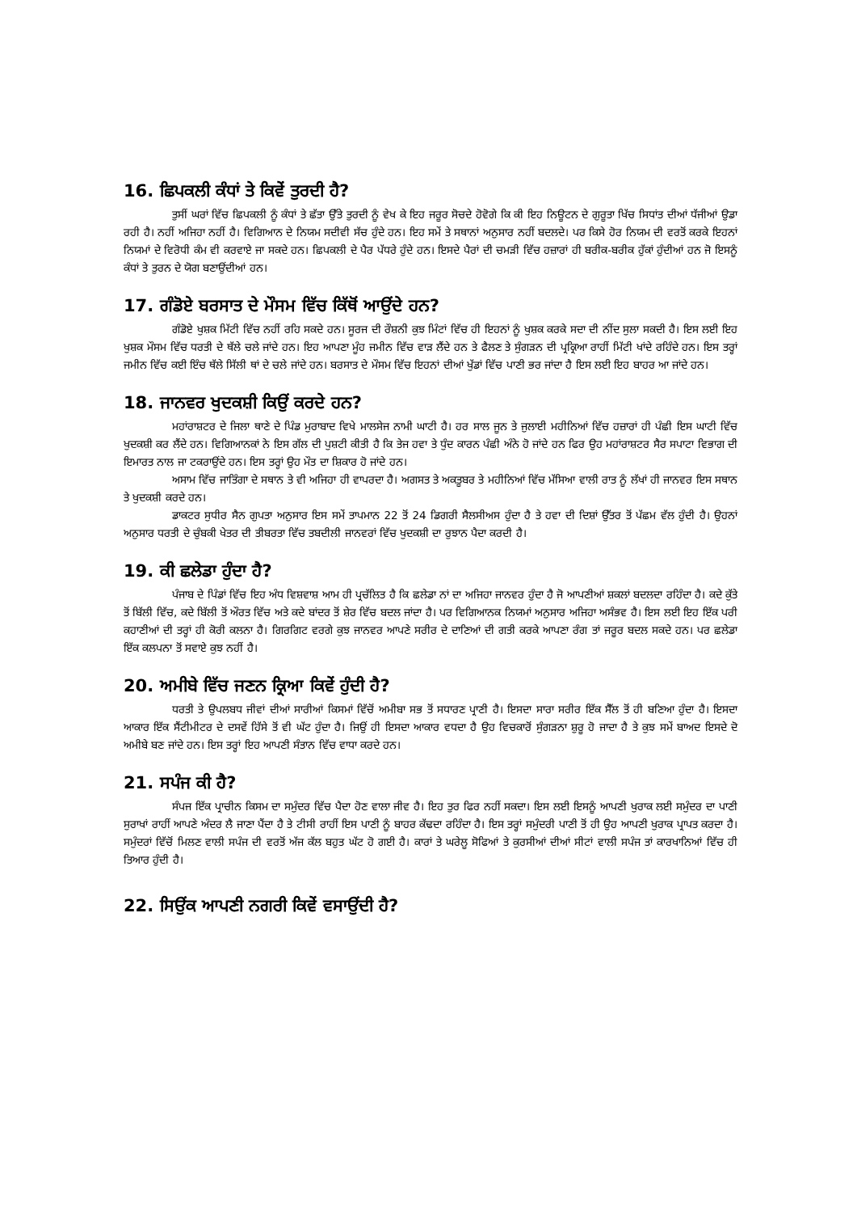16. ਛਿਪਕਲੀ ਕੰਧਾਂ ਤੇ ਕਿਵੇਂ ਤੁਰਦੀ ਹੈ?
ਤੁਸੀਂ ਘਰਾਂ ਵਿੱਚ ਛਿਪਕਲੀ ਨੂੰ ਕੰਧਾਂ ਤੇ ਛੱਤਾ ਉੱਤੇ ਤੁਰਦੀ ਨੂੰ ਵੇਖ ਕੇ ਇਹ ਜਰੂਰ ਸੋਚਦੇ ਹੋਵੋਗੇ ਕਿ ਕੀ ਇਹ ਨਿਊਟਨ ਦੇ ਗੁਰੂਤਾ ਖਿੱਚ ਸਿਧਾਂਤ ਦੀਆਂ ਧੱਜੀਆਂ ਉਡਾ ਰਹੀ ਹੈ। ਨਹੀਂ ਅਜਿਹਾ ਨਹੀਂ ਹੈ। ਵਿਗਿਆਨ ਦੇ ਨਿਯਮ ਸਦੀਵੀ ਸੱਚ ਹੁੰਦੇ ਹਨ। ਇਹ ਸਮੇਂ ਤੇ ਸਥਾਨਾਂ ਅਨੁਸਾਰ ਨਹੀਂ ਬਦਲਦੇ। ਪਰ ਕਿਸੇ ਹੋਰ ਨਿਯਮ ਦੀ ਵਰਤੋਂ ਕਰਕੇ ਇਹਨਾਂ ਨਿਯਮਾਂ ਦੇ ਵਿਰੋਧੀ ਕੰਮ ਵੀ ਕਰਵਾਏ ਜਾ ਸਕਦੇ ਹਨ। ਛਿਪਕਲੀ ਦੇ ਪੈਰ ਪੱਧਰੇ ਹੁੰਦੇ ਹਨ। ਇਸਦੇ ਪੈਰਾਂ ਦੀ ਚਮੜੀ ਵਿੱਚ ਹਜ਼ਾਰਾਂ ਹੀ ਬਰੀਕ-ਬਰੀਕ ਹੁੱਕਾਂ ਹੁੰਦੀਆਂ ਹਨ ਜੋ ਇਸਨੂੰ ਕੰਧਾਂ ਤੇ ਤੁਰਨ ਦੇ ਯੋਗ ਬਣਾਉਂਦੀਆਂ ਹਨ।
17. ਗੰਡੋਏ ਬਰਸਾਤ ਦੇ ਮੌਸਮ ਵਿੱਚ ਕਿੱਥੋਂ ਆਉਂਦੇ ਹਨ?
ਗੰਡੋਏ ਖੁਸ਼ਕ ਮਿੱਟੀ ਵਿੱਚ ਨਹੀਂ ਰਹਿ ਸਕਦੇ ਹਨ। ਸੂਰਜ ਦੀ ਰੌਸ਼ਨੀ ਕੁਝ ਮਿੰਟਾਂ ਵਿੱਚ ਹੀ ਇਹਨਾਂ ਨੂੰ ਖੁਸ਼ਕ ਕਰਕੇ ਸਦਾ ਦੀ ਨੀਂਦ ਸੁਲਾ ਸਕਦੀ ਹੈ। ਇਸ ਲਈ ਇਹ ਖੁਸ਼ਕ ਮੌਸਮ ਵਿੱਚ ਧਰਤੀ ਦੇ ਥੱਲੇ ਚਲੇ ਜਾਂਦੇ ਹਨ। ਇਹ ਆਪਣਾ ਮੂੰਹ ਜਮੀਨ ਵਿੱਚ ਵਾੜ ਲੈਂਦੇ ਹਨ ਤੇ ਫੈਲਣ ਤੇ ਸੁੰਗੜਨ ਦੀ ਪ੍ਰਕ੍ਰਿਆ ਰਾਹੀਂ ਮਿੱਟੀ ਖਾਂਦੇ ਰਹਿੰਦੇ ਹਨ। ਇਸ ਤਰ੍ਹਾਂ ਜਮੀਨ ਵਿੱਚ ਕਈ ਇੰਚ ਥੱਲੇ ਸਿੱਲੀ ਥਾਂ ਦੇ ਚਲੇ ਜਾਂਦੇ ਹਨ। ਬਰਸਾਤ ਦੇ ਮੌਸਮ ਵਿੱਚ ਇਹਨਾਂ ਦੀਆਂ ਖੁੱਡਾਂ ਵਿੱਚ ਪਾਣੀ ਭਰ ਜਾਂਦਾ ਹੈ ਇਸ ਲਈ ਇਹ ਬਾਹਰ ਆ ਜਾਂਦੇ ਹਨ।
18. ਜਾਨਵਰ ਖੁਦਕਸ਼ੀ ਕਿਉਂ ਕਰਦੇ ਹਨ?
ਮਹਾਂਰਾਸ਼ਟਰ ਦੇ ਜਿਲਾ ਥਾਣੇ ਦੇ ਪਿੰਡ ਮੁਰਾਬਾਦ ਵਿਖੇ ਮਾਲਸੇਜ ਨਾਮੀ ਘਾਟੀ ਹੈ। ਹਰ ਸਾਲ ਜੂਨ ਤੇ ਜੁਲਾਈ ਮਹੀਨਿਆਂ ਵਿੱਚ ਹਜ਼ਾਰਾਂ ਹੀ ਪੰਛੀ ਇਸ ਘਾਟੀ ਵਿੱਚ ਖੁਦਕਸ਼ੀ ਕਰ ਲੈਂਦੇ ਹਨ। ਵਿਗਿਆਨਕਾਂ ਨੇ ਇਸ ਗੱਲ ਦੀ ਪੁਸ਼ਟੀ ਕੀਤੀ ਹੈ ਕਿ ਤੇਜ ਹਵਾ ਤੇ ਧੁੰਦ ਕਾਰਨ ਪੰਛੀ ਅੰਨੇ ਹੋ ਜਾਂਦੇ ਹਨ ਫਿਰ ਉਹ ਮਹਾਂਰਾਸ਼ਟਰ ਸੈਰ ਸਪਾਟਾ ਵਿਭਾਗ ਦੀ ਇਮਾਰਤ ਨਾਲ ਜਾ ਟਕਰਾਉਂਦੇ ਹਨ। ਇਸ ਤਰ੍ਹਾਂ ਉਹ ਮੌਤ ਦਾ ਸ਼ਿਕਾਰ ਹੋ ਜਾਂਦੇ ਹਨ।
ਅਸਾਮ ਵਿੱਚ ਜਾਤਿੰਗਾ ਦੇ ਸਥਾਨ ਤੇ ਵੀ ਅਜਿਹਾ ਹੀ ਵਾਪਰਦਾ ਹੈ। ਅਗਸਤ ਤੇ ਅਕਤੂਬਰ ਤੇ ਮਹੀਨਿਆਂ ਵਿੱਚ ਮੱਸਿਆ ਵਾਲੀ ਰਾਤ ਨੂੰ ਲੱਖਾਂ ਹੀ ਜਾਨਵਰ ਇਸ ਸਥਾਨ ਤੇ ਖੁਦਕਸ਼ੀ ਕਰਦੇ ਹਨ।
ਡਾਕਟਰ ਸੁਧੀਰ ਸੈਨ ਗੁਪਤਾ ਅਨੁਸਾਰ ਇਸ ਸਮੇਂ ਤਾਪਮਾਨ 22 ਤੋਂ 24 ਡਿਗਰੀ ਸੈਲਸੀਅਸ ਹੁੰਦਾ ਹੈ ਤੇ ਹਵਾ ਦੀ ਦਿਸ਼ਾਂ ਉੱਤਰ ਤੋਂ ਪੱਛਮ ਵੱਲ ਹੁੰਦੀ ਹੈ। ਉਹਨਾਂ ਅਨੁਸਾਰ ਧਰਤੀ ਦੇ ਚੁੰਬਕੀ ਖੇਤਰ ਦੀ ਤੀਬਰਤਾ ਵਿੱਚ ਤਬਦੀਲੀ ਜਾਨਵਰਾਂ ਵਿੱਚ ਖੁਦਕਸ਼ੀ ਦਾ ਰੁਝਾਨ ਪੈਦਾ ਕਰਦੀ ਹੈ।
19. ਕੀ ਛਲੇਡਾ ਹੁੰਦਾ ਹੈ?
ਪੰਜਾਬ ਦੇ ਪਿੰਡਾਂ ਵਿੱਚ ਇਹ ਅੰਧ ਵਿਸ਼ਵਾਸ਼ ਆਮ ਹੀ ਪ੍ਰਚੱਲਿਤ ਹੈ ਕਿ ਛਲੇਡਾ ਨਾਂ ਦਾ ਅਜਿਹਾ ਜਾਨਵਰ ਹੁੰਦਾ ਹੈ ਜੋ ਆਪਣੀਆਂ ਸ਼ਕਲਾਂ ਬਦਲਦਾ ਰਹਿੰਦਾ ਹੈ। ਕਦੇ ਕੁੱਤੇ ਤੋਂ ਬਿੱਲੀ ਵਿੱਚ, ਕਦੇ ਬਿੱਲੀ ਤੋਂ ਔਰਤ ਵਿੱਚ ਅਤੇ ਕਦੇ ਬਾਂਦਰ ਤੋਂ ਸ਼ੇਰ ਵਿੱਚ ਬਦਲ ਜਾਂਦਾ ਹੈ। ਪਰ ਵਿਗਿਆਨਕ ਨਿਯਮਾਂ ਅਨੁਸਾਰ ਅਜਿਹਾ ਅਸੰਭਵ ਹੈ। ਇਸ ਲਈ ਇਹ ਇੱਕ ਪਰੀ ਕਹਾਣੀਆਂ ਦੀ ਤਰ੍ਹਾਂ ਹੀ ਕੋਰੀ ਕਲਨਾ ਹੈ। ਗਿਰਗਿਟ ਵਰਗੇ ਕੁਝ ਜਾਨਵਰ ਆਪਣੇ ਸਰੀਰ ਦੇ ਦਾਣਿਆਂ ਦੀ ਗਤੀ ਕਰਕੇ ਆਪਣਾ ਰੰਗ ਤਾਂ ਜਰੂਰ ਬਦਲ ਸਕਦੇ ਹਨ। ਪਰ ਛਲੇਡਾ ਇੱਕ ਕਲਪਨਾ ਤੋਂ ਸਵਾਏ ਕੁਝ ਨਹੀਂ ਹੈ।
20. ਅਮੀਬੇ ਵਿੱਚ ਜਣਨ ਕ੍ਰਿਆ ਕਿਵੇਂ ਹੁੰਦੀ ਹੈ?
ਧਰਤੀ ਤੇ ਉਪਲਬਧ ਜੀਵਾਂ ਦੀਆਂ ਸਾਰੀਆਂ ਕਿਸਮਾਂ ਵਿੱਚੋਂ ਅਮੀਬਾ ਸਭ ਤੋਂ ਸਧਾਰਣ ਪ੍ਰਾਣੀ ਹੈ। ਇਸਦਾ ਸਾਰਾ ਸਰੀਰ ਇੱਕ ਸੈੱਲ ਤੋਂ ਹੀ ਬਣਿਆ ਹੁੰਦਾ ਹੈ। ਇਸਦਾ ਆਕਾਰ ਇੱਕ ਸੈਂਟੀਮੀਟਰ ਦੇ ਦਸਵੇਂ ਹਿੱਸੇ ਤੋਂ ਵੀ ਘੱਟ ਹੁੰਦਾ ਹੈ। ਜਿਉਂ ਹੀ ਇਸਦਾ ਆਕਾਰ ਵਧਦਾ ਹੈ ਉਹ ਵਿਚਕਾਰੋਂ ਸੁੰਗੜਨਾ ਸ਼ੁਰੂ ਹੋ ਜਾਦਾ ਹੈ ਤੇ ਕੁਝ ਸਮੇਂ ਬਾਅਦ ਇਸਦੇ ਦੋ ਅਮੀਬੇ ਬਣ ਜਾਂਦੇ ਹਨ। ਇਸ ਤਰ੍ਹਾਂ ਇਹ ਆਪਣੀ ਸੰਤਾਨ ਵਿੱਚ ਵਾਧਾ ਕਰਦੇ ਹਨ।
21. ਸਪੰਜ ਕੀ ਹੈ?
ਸੰਪਜ ਇੱਕ ਪ੍ਰਾਚੀਨ ਕਿਸਮ ਦਾ ਸਮੁੰਦਰ ਵਿੱਚ ਪੈਦਾ ਹੋਣ ਵਾਲਾ ਜੀਵ ਹੈ। ਇਹ ਤੁਰ ਫਿਰ ਨਹੀਂ ਸਕਦਾ। ਇਸ ਲਈ ਇਸਨੂੰ ਆਪਣੀ ਖੁਰਾਕ ਲਈ ਸਮੁੰਦਰ ਦਾ ਪਾਣੀ ਸੁਰਾਖਾਂ ਰਾਹੀਂ ਆਪਣੇ ਅੰਦਰ ਲੈ ਜਾਣਾ ਪੈਂਦਾ ਹੈ ਤੇ ਟੀਸੀ ਰਾਹੀਂ ਇਸ ਪਾਣੀ ਨੂੰ ਬਾਹਰ ਕੱਢਦਾ ਰਹਿੰਦਾ ਹੈ। ਇਸ ਤਰ੍ਹਾਂ ਸਮੁੰਦਰੀ ਪਾਣੀ ਤੋਂ ਹੀ ਉਹ ਆਪਣੀ ਖੁਰਾਕ ਪ੍ਰਾਪਤ ਕਰਦਾ ਹੈ। ਸਮੁੰਦਰਾਂ ਵਿੱਚੋਂ ਮਿਲਣ ਵਾਲੀ ਸਪੰਜ ਦੀ ਵਰਤੋਂ ਅੱਜ ਕੱਲ ਬਹੁਤ ਘੱਟ ਹੋ ਗਈ ਹੈ। ਕਾਰਾਂ ਤੇ ਘਰੇਲੂ ਸੋਫਿਆਂ ਤੇ ਕੁਰਸੀਆਂ ਦੀਆਂ ਸੀਟਾਂ ਵਾਲੀ ਸਪੰਜ ਤਾਂ ਕਾਰਖਾਨਿਆਂ ਵਿੱਚ ਹੀ ਤਿਆਰ ਹੁੰਦੀ ਹੈ।
22. ਸਿਉਂਕ ਆਪਣੀ ਨਗਰੀ ਕਿਵੇਂ ਵਸਾਉਂਦੀ ਹੈ?